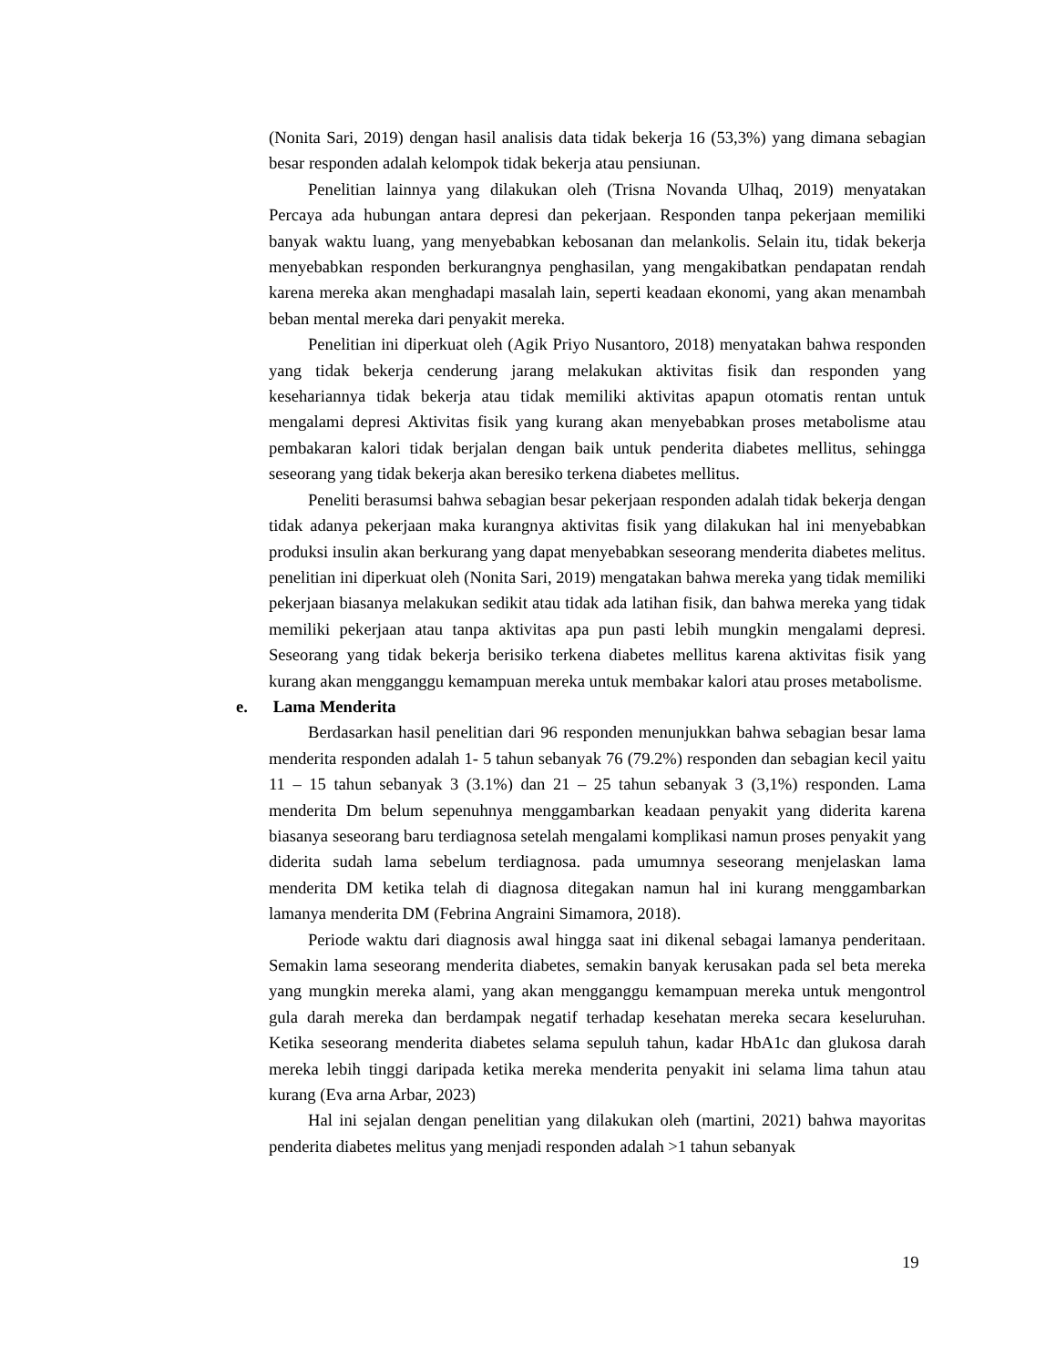(Nonita Sari, 2019) dengan hasil analisis data tidak bekerja 16 (53,3%) yang dimana sebagian besar responden adalah kelompok tidak bekerja atau pensiunan.
Penelitian lainnya yang dilakukan oleh (Trisna Novanda Ulhaq, 2019) menyatakan Percaya ada hubungan antara depresi dan pekerjaan. Responden tanpa pekerjaan memiliki banyak waktu luang, yang menyebabkan kebosanan dan melankolis. Selain itu, tidak bekerja menyebabkan responden berkurangnya penghasilan, yang mengakibatkan pendapatan rendah karena mereka akan menghadapi masalah lain, seperti keadaan ekonomi, yang akan menambah beban mental mereka dari penyakit mereka.
Penelitian ini diperkuat oleh (Agik Priyo Nusantoro, 2018) menyatakan bahwa responden yang tidak bekerja cenderung jarang melakukan aktivitas fisik dan responden yang kesehariannya tidak bekerja atau tidak memiliki aktivitas apapun otomatis rentan untuk mengalami depresi Aktivitas fisik yang kurang akan menyebabkan proses metabolisme atau pembakaran kalori tidak berjalan dengan baik untuk penderita diabetes mellitus, sehingga seseorang yang tidak bekerja akan beresiko terkena diabetes mellitus.
Peneliti berasumsi bahwa sebagian besar pekerjaan responden adalah tidak bekerja dengan tidak adanya pekerjaan maka kurangnya aktivitas fisik yang dilakukan hal ini menyebabkan produksi insulin akan berkurang yang dapat menyebabkan seseorang menderita diabetes melitus. penelitian ini diperkuat oleh (Nonita Sari, 2019) mengatakan bahwa mereka yang tidak memiliki pekerjaan biasanya melakukan sedikit atau tidak ada latihan fisik, dan bahwa mereka yang tidak memiliki pekerjaan atau tanpa aktivitas apa pun pasti lebih mungkin mengalami depresi. Seseorang yang tidak bekerja berisiko terkena diabetes mellitus karena aktivitas fisik yang kurang akan mengganggu kemampuan mereka untuk membakar kalori atau proses metabolisme.
e. Lama Menderita
Berdasarkan hasil penelitian dari 96 responden menunjukkan bahwa sebagian besar lama menderita responden adalah 1- 5 tahun sebanyak 76 (79.2%) responden dan sebagian kecil yaitu 11 – 15 tahun sebanyak 3 (3.1%) dan 21 – 25 tahun sebanyak 3 (3,1%) responden. Lama menderita Dm belum sepenuhnya menggambarkan keadaan penyakit yang diderita karena biasanya seseorang baru terdiagnosa setelah mengalami komplikasi namun proses penyakit yang diderita sudah lama sebelum terdiagnosa. pada umumnya seseorang menjelaskan lama menderita DM ketika telah di diagnosa ditegakan namun hal ini kurang menggambarkan lamanya menderita DM (Febrina Angraini Simamora, 2018).
Periode waktu dari diagnosis awal hingga saat ini dikenal sebagai lamanya penderitaan. Semakin lama seseorang menderita diabetes, semakin banyak kerusakan pada sel beta mereka yang mungkin mereka alami, yang akan mengganggu kemampuan mereka untuk mengontrol gula darah mereka dan berdampak negatif terhadap kesehatan mereka secara keseluruhan. Ketika seseorang menderita diabetes selama sepuluh tahun, kadar HbA1c dan glukosa darah mereka lebih tinggi daripada ketika mereka menderita penyakit ini selama lima tahun atau kurang (Eva arna Arbar, 2023)
Hal ini sejalan dengan penelitian yang dilakukan oleh (martini, 2021) bahwa mayoritas penderita diabetes melitus yang menjadi responden adalah >1 tahun sebanyak
19